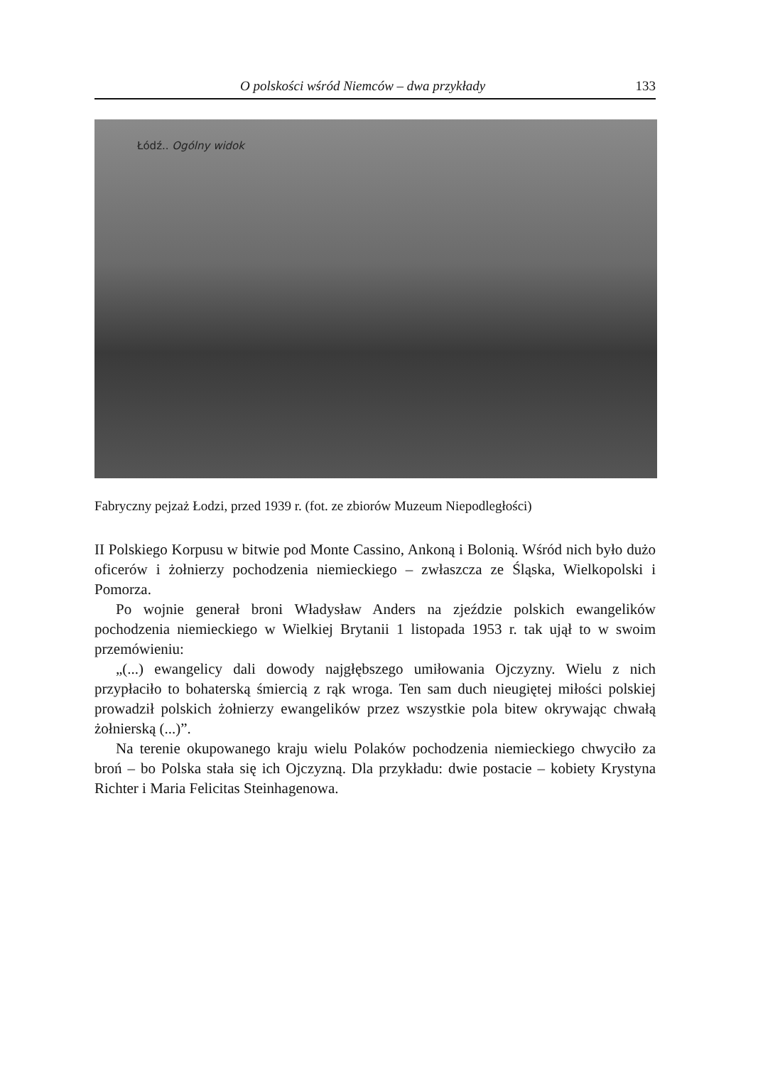O polskości wśród Niemców – dwa przykłady 133
Łódź.. Ogólny widok
Fabryczny pejzaż Łodzi, przed 1939 r. (fot. ze zbiorów Muzeum Niepodległości)
II Polskiego Korpusu w bitwie pod Monte Cassino, Ankoną i Bolonią. Wśród nich było dużo oficerów i żołnierzy pochodzenia niemieckiego – zwłaszcza ze Śląska, Wielkopolski i Pomorza.
Po wojnie generał broni Władysław Anders na zjeździe polskich ewangelików pochodzenia niemieckiego w Wielkiej Brytanii 1 listopada 1953 r. tak ujął to w swoim przemówieniu:
„(...) ewangelicy dali dowody najgłębszego umiłowania Ojczyzny. Wielu z nich przypłaciło to bohaterską śmiercią z rąk wroga. Ten sam duch nieugiętej miłości polskiej prowadził polskich żołnierzy ewangelików przez wszystkie pola bitew okrywając chwałą żołnierską (...)”.
Na terenie okupowanego kraju wielu Polaków pochodzenia niemieckiego chwyciło za broń – bo Polska stała się ich Ojczyzną. Dla przykładu: dwie postacie – kobiety Krystyna Richter i Maria Felicitas Steinhagenowa.